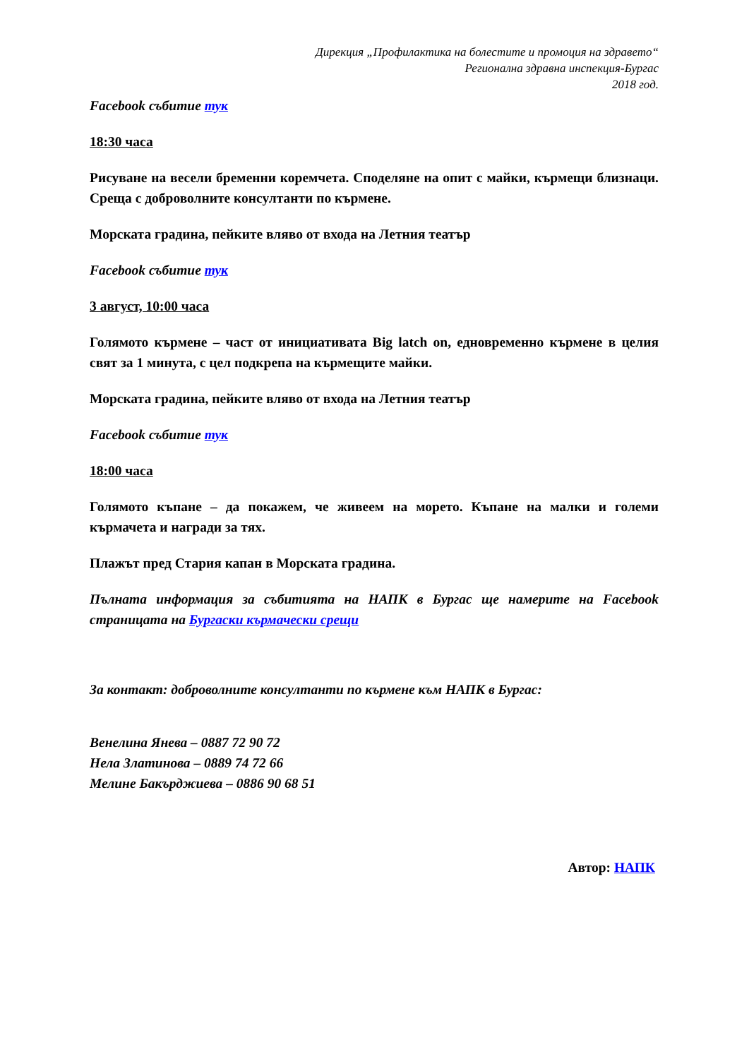Дирекция „Профилактика на болестите и промоция на здравето“
Регионална здравна инспекция-Бургас
2018 год.
Facebook събитие тук
18:30 часа
Рисуване на весели бременни коремчета. Споделяне на опит с майки, кърмещи близнаци. Среща с доброволните консултанти по кърмене.
Морската градина, пейките вляво от входа на Летния театър
Facebook събитие тук
3 август, 10:00 часа
Голямото кърмене – част от инициативата Big latch on, едновременно кърмене в целия свят за 1 минута, с цел подкрепа на кърмещите майки.
Морската градина, пейките вляво от входа на Летния театър
Facebook събитие тук
18:00 часа
Голямото къпане – да покажем, че живеем на морето. Къпане на малки и големи кърмачета и награди за тях.
Плажът пред Стария капан в Морската градина.
Пълната информация за събитията на НАПК в Бургас ще намерите на Facebook страницата на Бургаски кърмачески срещи
За контакт: доброволните консултанти по кърмене към НАПК в Бургас:
Венелина Янева – 0887 72 90 72
Нела Златинова – 0889 74 72 66
Мелине Бакърджиева – 0886 90 68 51
Автор: НАПК